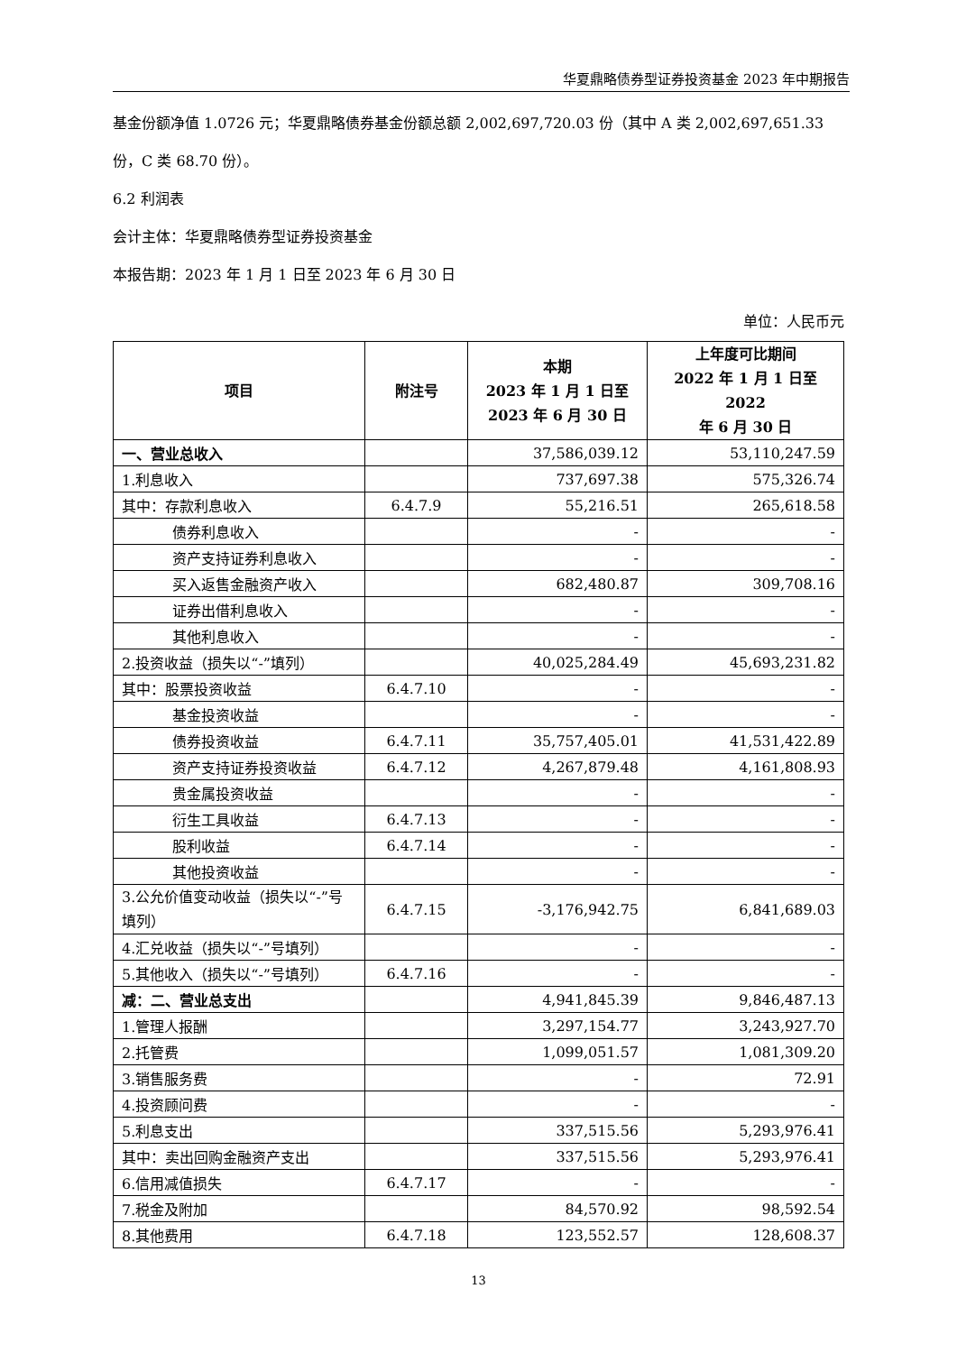华夏鼎略债券型证券投资基金 2023 年中期报告
基金份额净值 1.0726 元；华夏鼎略债券基金份额总额 2,002,697,720.03 份（其中 A 类 2,002,697,651.33 份，C 类 68.70 份）。
6.2 利润表
会计主体：华夏鼎略债券型证券投资基金
本报告期：2023 年 1 月 1 日至 2023 年 6 月 30 日
单位：人民币元
| 项目 | 附注号 | 本期 2023 年 1 月 1 日至 2023 年 6 月 30 日 | 上年度可比期间 2022 年 1 月 1 日至 2022 年 6 月 30 日 |
| --- | --- | --- | --- |
| 一、营业总收入 | | 37,586,039.12 | 53,110,247.59 |
| 1.利息收入 | | 737,697.38 | 575,326.74 |
| 其中：存款利息收入 | 6.4.7.9 | 55,216.51 | 265,618.58 |
| 债券利息收入 | | - | - |
| 资产支持证券利息收入 | | - | - |
| 买入返售金融资产收入 | | 682,480.87 | 309,708.16 |
| 证券出借利息收入 | | - | - |
| 其他利息收入 | | - | - |
| 2.投资收益（损失以“-”填列） | | 40,025,284.49 | 45,693,231.82 |
| 其中：股票投资收益 | 6.4.7.10 | - | - |
| 基金投资收益 | | - | - |
| 债券投资收益 | 6.4.7.11 | 35,757,405.01 | 41,531,422.89 |
| 资产支持证券投资收益 | 6.4.7.12 | 4,267,879.48 | 4,161,808.93 |
| 贵金属投资收益 | | - | - |
| 衍生工具收益 | 6.4.7.13 | - | - |
| 股利收益 | 6.4.7.14 | - | - |
| 其他投资收益 | | - | - |
| 3.公允价值变动收益（损失以“-”号填列） | 6.4.7.15 | -3,176,942.75 | 6,841,689.03 |
| 4.汇兑收益（损失以“-”号填列） | | - | - |
| 5.其他收入（损失以“-”号填列） | 6.4.7.16 | - | - |
| 减：二、营业总支出 | | 4,941,845.39 | 9,846,487.13 |
| 1.管理人报酬 | | 3,297,154.77 | 3,243,927.70 |
| 2.托管费 | | 1,099,051.57 | 1,081,309.20 |
| 3.销售服务费 | | - | 72.91 |
| 4.投资顾问费 | | - | - |
| 5.利息支出 | | 337,515.56 | 5,293,976.41 |
| 其中：卖出回购金融资产支出 | | 337,515.56 | 5,293,976.41 |
| 6.信用减值损失 | 6.4.7.17 | - | - |
| 7.税金及附加 | | 84,570.92 | 98,592.54 |
| 8.其他费用 | 6.4.7.18 | 123,552.57 | 128,608.37 |
13